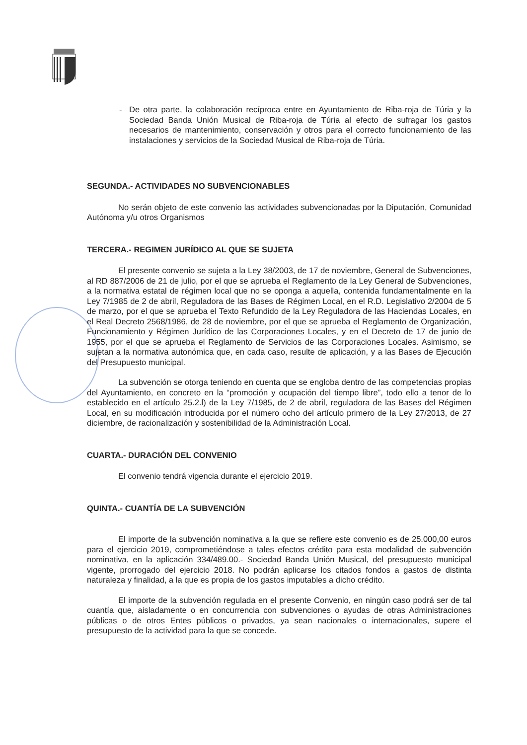- De otra parte, la colaboración recíproca entre en Ayuntamiento de Riba-roja de Túria y la Sociedad Banda Unión Musical de Riba-roja de Túria al efecto de sufragar los gastos necesarios de mantenimiento, conservación y otros para el correcto funcionamiento de las instalaciones y servicios de la Sociedad Musical de Riba-roja de Túria.
SEGUNDA.- ACTIVIDADES NO SUBVENCIONABLES
No serán objeto de este convenio las actividades subvencionadas por la Diputación, Comunidad Autónoma y/u otros Organismos
TERCERA.- REGIMEN JURÍDICO AL QUE SE SUJETA
El presente convenio se sujeta a la Ley 38/2003, de 17 de noviembre, General de Subvenciones, al RD 887/2006 de 21 de julio, por el que se aprueba el Reglamento de la Ley General de Subvenciones, a la normativa estatal de régimen local que no se oponga a aquella, contenida fundamentalmente en la Ley 7/1985 de 2 de abril, Reguladora de las Bases de Régimen Local, en el R.D. Legislativo 2/2004 de 5 de marzo, por el que se aprueba el Texto Refundido de la Ley Reguladora de las Haciendas Locales, en el Real Decreto 2568/1986, de 28 de noviembre, por el que se aprueba el Reglamento de Organización, Funcionamiento y Régimen Jurídico de las Corporaciones Locales, y en el Decreto de 17 de junio de 1955, por el que se aprueba el Reglamento de Servicios de las Corporaciones Locales. Asimismo, se sujetan a la normativa autonómica que, en cada caso, resulte de aplicación, y a las Bases de Ejecución del Presupuesto municipal.
La subvención se otorga teniendo en cuenta que se engloba dentro de las competencias propias del Ayuntamiento, en concreto en la “promoción y ocupación del tiempo libre”, todo ello a tenor de lo establecido en el artículo 25.2.l) de la Ley 7/1985, de 2 de abril, reguladora de las Bases del Régimen Local, en su modificación introducida por el número ocho del artículo primero de la Ley 27/2013, de 27 diciembre, de racionalización y sostenibilidad de la Administración Local.
CUARTA.- DURACIÓN DEL CONVENIO
El convenio tendrá vigencia durante el ejercicio 2019.
QUINTA.- CUANTÍA DE LA SUBVENCIÓN
El importe de la subvención nominativa a la que se refiere este convenio es de 25.000,00 euros para el ejercicio 2019, comprometiéndose a tales efectos crédito para esta modalidad de subvención nominativa, en la aplicación 334/489.00.- Sociedad Banda Unión Musical, del presupuesto municipal vigente, prorrogado del ejercicio 2018. No podrán aplicarse los citados fondos a gastos de distinta naturaleza y finalidad, a la que es propia de los gastos imputables a dicho crédito.
El importe de la subvención regulada en el presente Convenio, en ningún caso podrá ser de tal cuantía que, aisladamente o en concurrencia con subvenciones o ayudas de otras Administraciones públicas o de otros Entes públicos o privados, ya sean nacionales o internacionales, supere el presupuesto de la actividad para la que se concede.